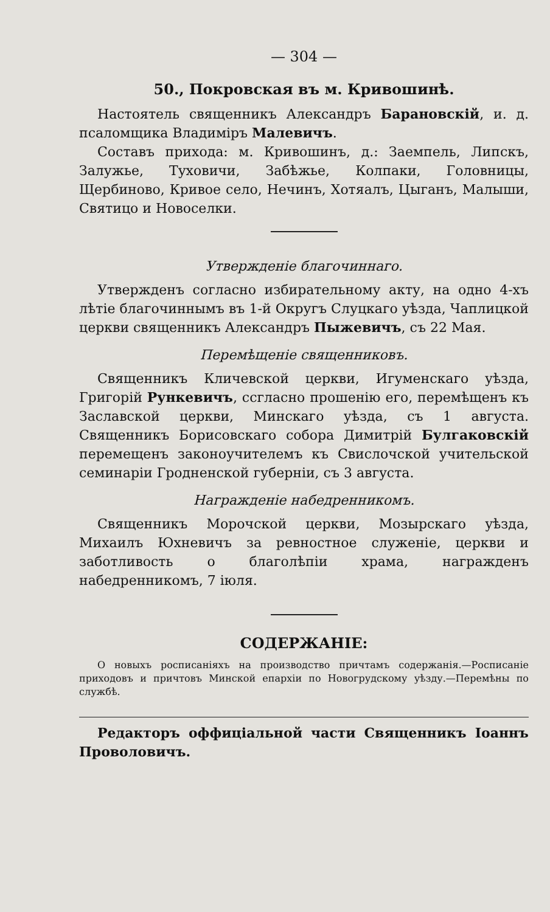— 304 —
50., Покровская въ м. Кривошинѣ.
Настоятель священникъ Александръ Барановскій, и. д. псаломщика Владиміръ Малевичъ.
Составъ прихода: м. Кривошинъ, д.: Заемпель, Липскъ, Залужье, Туховичи, Забѣжье, Колпаки, Головницы, Щербиново, Кривое село, Нечинъ, Хотяалъ, Цыганъ, Малыши, Святицо и Новоселки.
Утвержденіе благочиннаго.
Утвержденъ согласно избирательному акту, на одно 4-хъ лѣтіе благочиннымъ въ 1-й Округъ Слуцкаго уѣзда, Чаплицкой церкви священникъ Александръ Пыжевичъ, съ 22 Мая.
Перемѣщеніе священниковъ.
Священникъ Кличевской церкви, Игуменскаго уѣзда, Григорій Рункевичъ, ссгласно прошенію его, перемѣщенъ къ Заславской церкви, Минскаго уѣзда, съ 1 августа. Священникъ Борисовскаго собора Димитрій Булгаковскій перемещенъ законоучителемъ къ Свислочской учительской семинаріи Гродненской губерніи, съ 3 августа.
Награжденіе набедренникомъ.
Священникъ Морочской церкви, Мозырскаго уѣзда, Михаилъ Юхневичъ за ревностное служеніе, церкви и заботливость о благолѣпіи храма, награжденъ набедренникомъ, 7 іюля.
СОДЕРЖАНІЕ:
О новыхъ росписаніяхъ на производство причтамъ содержанія.—Росписаніе приходовъ и причтовъ Минской епархіи по Новогрудскому уѣзду.—Перемѣны по службѣ.
Редакторъ оффиціальной части Священникъ Іоаннъ Проволовичъ.